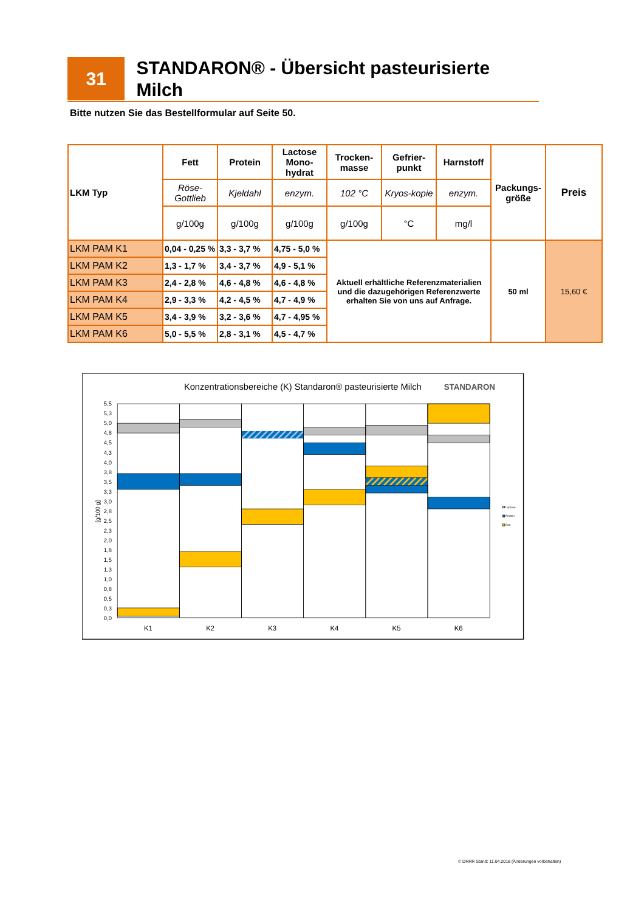31
STANDARON® - Übersicht pasteurisierte Milch
Bitte nutzen Sie das Bestellformular auf Seite 50.
| LKM Typ | Fett | Protein | Lactose Mono-hydrat | Trocken-masse | Gefrier-punkt | Harnstoff | Packungs-größe | Preis |
| --- | --- | --- | --- | --- | --- | --- | --- | --- |
| | Röse-Gottlieb | Kjeldahl | enzym. | 102 °C | Kryos-kopie | enzym. | | |
| | g/100g | g/100g | g/100g | g/100g | °C | mg/l | | |
| LKM PAM K1 | 0,04 - 0,25 % | 3,3 - 3,7 % | 4,75 - 5,0 % | Aktuell erhältliche Referenzmaterialien und die dazugehörigen Referenzwerte erhalten Sie von uns auf Anfrage. | | | 50 ml | 15,60 € |
| LKM PAM K2 | 1,3 - 1,7 % | 3,4 - 3,7 % | 4,9 - 5,1 % | | | | | |
| LKM PAM K3 | 2,4 - 2,8 % | 4,6 - 4,8 % | 4,6 - 4,8 % | | | | | |
| LKM PAM K4 | 2,9 - 3,3 % | 4,2 - 4,5 % | 4,7 - 4,9 % | | | | | |
| LKM PAM K5 | 3,4 - 3,9 % | 3,2 - 3,6 % | 4,7 - 4,95 % | | | | | |
| LKM PAM K6 | 5,0 - 5,5 % | 2,8 - 3,1 % | 4,5 - 4,7 % | | | | | |
Konzentrationsbereiche (K) Standaron® pasteurisierte Milch
STANDARON
5,5
5,3
5,0
4,8
4,5
4,3
4,0
3,8
3,5
3,3
3,0
2,8
2,5
2,3
2,0
1,8
1,5
1,3
1,0
0,8
0,5
0,3
0,0
[g/100 g]
K1
K2
K3
K4
K5
K6
Lactose
Protein
Fett
© DRRR Stand: 11.04.2018 (Änderungen vorbehalten)